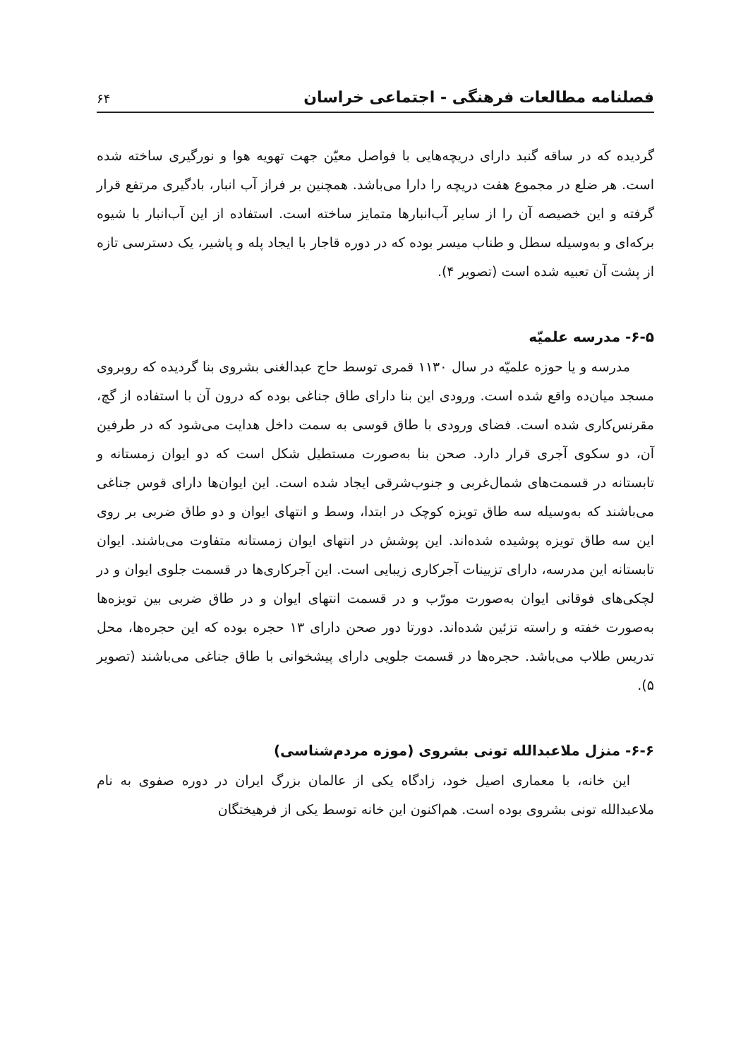فصلنامه مطالعات فرهنگی - اجتماعی خراسان ۶۴
گردیده که در ساقه گنبد دارای دریچه‌هایی با فواصل معیّن جهت تهویه هوا و نورگیری ساخته شده است. هر ضلع در مجموع هفت دریچه را دارا می‌باشد. همچنین بر فراز آب انبار، بادگیری مرتفع قرار گرفته و این خصیصه آن را از سایر آب‌انبارها متمایز ساخته است. استفاده از این آب‌انبار با شیوه برکه‌ای و به‌وسیله سطل و طناب میسر بوده که در دوره قاجار با ایجاد پله و پاشیر، یک دسترسی تازه از پشت آن تعبیه شده است (تصویر ۴).
۶-۵- مدرسه علمیّه
مدرسه و یا حوزه علمیّه در سال ۱۱۳۰ قمری توسط حاج عبدالغنی بشروی بنا گردیده که روبروی مسجد میان‌ده واقع شده است. ورودی این بنا دارای طاق جناغی بوده که درون آن با استفاده از گچ، مقرنس‌کاری شده است. فضای ورودی با طاق قوسی به سمت داخل هدایت می‌شود که در طرفین آن، دو سکوی آجری قرار دارد. صحن بنا به‌صورت مستطیل شکل است که دو ایوان زمستانه و تابستانه در قسمت‌های شمال‌غربی و جنوب‌شرقی ایجاد شده است. این ایوان‌ها دارای قوس جناغی می‌باشند که به‌وسیله سه طاق تویزه کوچک در ابتدا، وسط و انتهای ایوان و دو طاق ضربی بر روی این سه طاق تویزه پوشیده شده‌اند. این پوشش در انتهای ایوان زمستانه متفاوت می‌باشند. ایوان تابستانه این مدرسه، دارای تزیینات آجرکاری زیبایی است. این آجرکاری‌ها در قسمت جلوی ایوان و در لچکی‌های فوقانی ایوان به‌صورت مورّب و در قسمت انتهای ایوان و در طاق ضربی بین تویزه‌ها به‌صورت خفته و راسته تزئین شده‌اند. دورتا دور صحن دارای ۱۳ حجره بوده که این حجره‌ها، محل تدریس طلاب می‌باشد. حجره‌ها در قسمت جلویی دارای پیشخوانی با طاق جناغی می‌باشند (تصویر ۵).
۶-۶- منزل ملاعبدالله تونی بشروی (موزه مردم‌شناسی)
این خانه، با معماری اصیل خود، زادگاه یکی از عالمان بزرگ ایران در دوره صفوی به نام ملاعبدالله تونی بشروی بوده است. هم‌اکنون این خانه توسط یکی از فرهیختگان